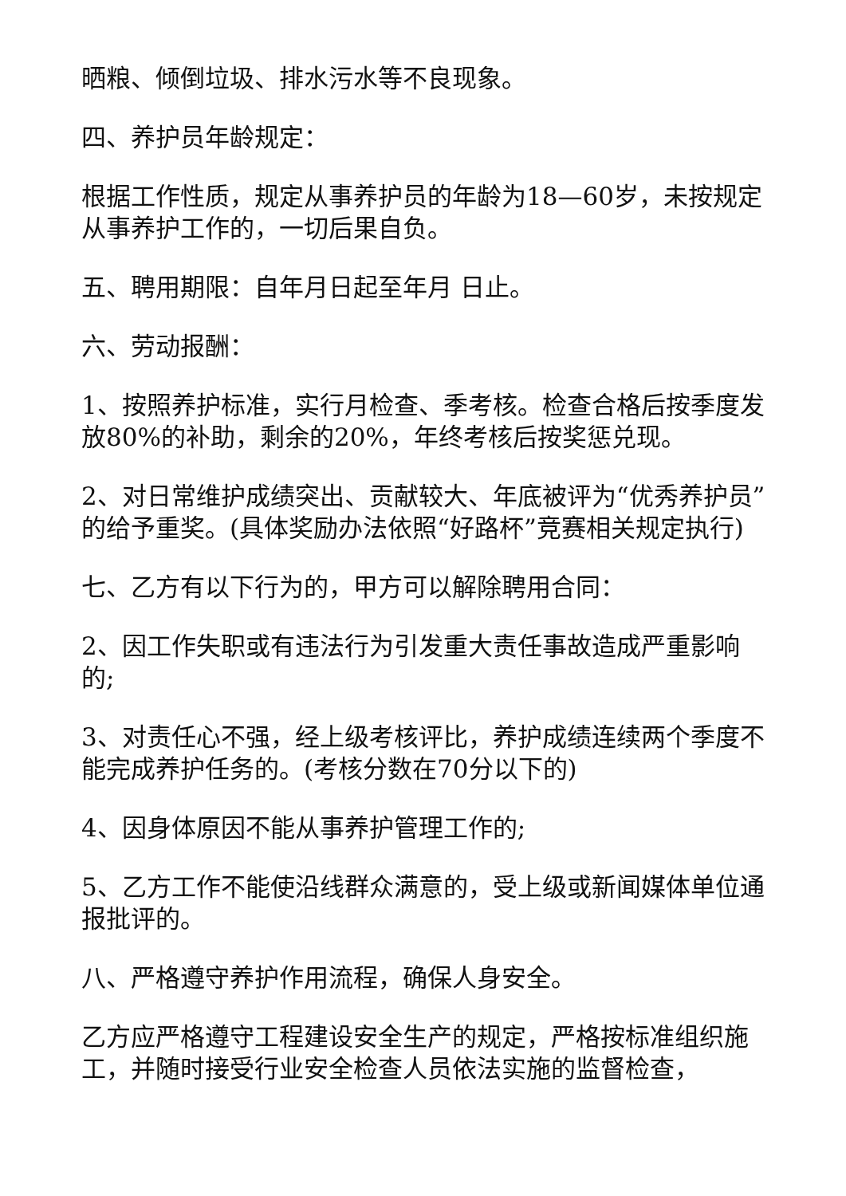晒粮、倾倒垃圾、排水污水等不良现象。
四、养护员年龄规定：
根据工作性质，规定从事养护员的年龄为18—60岁，未按规定从事养护工作的，一切后果自负。
五、聘用期限：自年月日起至年月 日止。
六、劳动报酬：
1、按照养护标准，实行月检查、季考核。检查合格后按季度发放80%的补助，剩余的20%，年终考核后按奖惩兑现。
2、对日常维护成绩突出、贡献较大、年底被评为“优秀养护员”的给予重奖。(具体奖励办法依照“好路杯”竞赛相关规定执行)
七、乙方有以下行为的，甲方可以解除聘用合同：
2、因工作失职或有违法行为引发重大责任事故造成严重影响的;
3、对责任心不强，经上级考核评比，养护成绩连续两个季度不能完成养护任务的。(考核分数在70分以下的)
4、因身体原因不能从事养护管理工作的;
5、乙方工作不能使沿线群众满意的，受上级或新闻媒体单位通报批评的。
八、严格遵守养护作用流程，确保人身安全。
乙方应严格遵守工程建设安全生产的规定，严格按标准组织施工，并随时接受行业安全检查人员依法实施的监督检查，